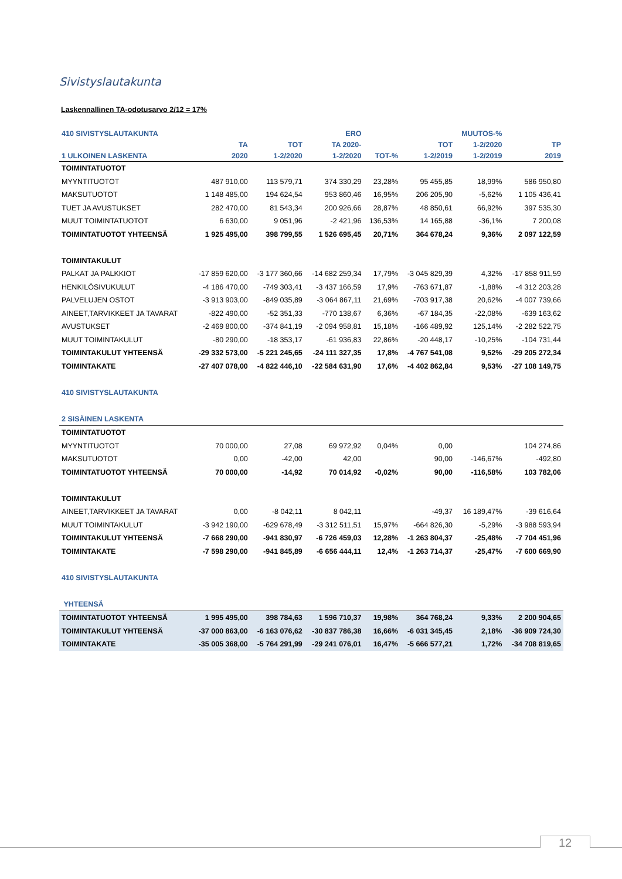Sivistyslautakunta
Laskennallinen TA-odotusarvo 2/12 = 17%
| 410 SIVISTYSLAUTAKUNTA | | | ERO | | | MUUTOS-% | |
| --- | --- | --- | --- | --- | --- | --- | --- |
| | TA | TOT | TA 2020- | | TOT | 1-2/2020 | TP |
| 1 ULKOINEN LASKENTA | 2020 | 1-2/2020 | 1-2/2020 | TOT-% | 1-2/2019 | 1-2/2019 | 2019 |
| TOIMINTATUOTOT | | | | | | | |
| MYYNTITUOTOT | 487 910,00 | 113 579,71 | 374 330,29 | 23,28% | 95 455,85 | 18,99% | 586 950,80 |
| MAKSUTUOTOT | 1 148 485,00 | 194 624,54 | 953 860,46 | 16,95% | 206 205,90 | -5,62% | 1 105 436,41 |
| TUET JA AVUSTUKSET | 282 470,00 | 81 543,34 | 200 926,66 | 28,87% | 48 850,61 | 66,92% | 397 535,30 |
| MUUT TOIMINTATUOTOT | 6 630,00 | 9 051,96 | -2 421,96 | 136,53% | 14 165,88 | -36,1% | 7 200,08 |
| TOIMINTATUOTOT YHTEENSÄ | 1 925 495,00 | 398 799,55 | 1 526 695,45 | 20,71% | 364 678,24 | 9,36% | 2 097 122,59 |
| TOIMINTAKULUT | | | | | | | |
| PALKAT JA PALKKIOT | -17 859 620,00 | -3 177 360,66 | -14 682 259,34 | 17,79% | -3 045 829,39 | 4,32% | -17 858 911,59 |
| HENKILÖSIVUKULUT | -4 186 470,00 | -749 303,41 | -3 437 166,59 | 17,9% | -763 671,87 | -1,88% | -4 312 203,28 |
| PALVELUJEN OSTOT | -3 913 903,00 | -849 035,89 | -3 064 867,11 | 21,69% | -703 917,38 | 20,62% | -4 007 739,66 |
| AINEET,TARVIKKEET JA TAVARAT | -822 490,00 | -52 351,33 | -770 138,67 | 6,36% | -67 184,35 | -22,08% | -639 163,62 |
| AVUSTUKSET | -2 469 800,00 | -374 841,19 | -2 094 958,81 | 15,18% | -166 489,92 | 125,14% | -2 282 522,75 |
| MUUT TOIMINTAKULUT | -80 290,00 | -18 353,17 | -61 936,83 | 22,86% | -20 448,17 | -10,25% | -104 731,44 |
| TOIMINTAKULUT YHTEENSÄ | -29 332 573,00 | -5 221 245,65 | -24 111 327,35 | 17,8% | -4 767 541,08 | 9,52% | -29 205 272,34 |
| TOIMINTAKATE | -27 407 078,00 | -4 822 446,10 | -22 584 631,90 | 17,6% | -4 402 862,84 | 9,53% | -27 108 149,75 |
| 410 SIVISTYSLAUTAKUNTA | | | | | | | |
| 2 SISÄINEN LASKENTA | | | | | | | |
| TOIMINTATUOTOT | | | | | | | |
| MYYNTITUOTOT | 70 000,00 | 27,08 | 69 972,92 | 0,04% | 0,00 | | 104 274,86 |
| MAKSUTUOTOT | 0,00 | -42,00 | 42,00 | | 90,00 | -146,67% | -492,80 |
| TOIMINTATUOTOT YHTEENSÄ | 70 000,00 | -14,92 | 70 014,92 | -0,02% | 90,00 | -116,58% | 103 782,06 |
| TOIMINTAKULUT | | | | | | | |
| AINEET,TARVIKKEET JA TAVARAT | 0,00 | -8 042,11 | 8 042,11 | | -49,37 | 16 189,47% | -39 616,64 |
| MUUT TOIMINTAKULUT | -3 942 190,00 | -629 678,49 | -3 312 511,51 | 15,97% | -664 826,30 | -5,29% | -3 988 593,94 |
| TOIMINTAKULUT YHTEENSÄ | -7 668 290,00 | -941 830,97 | -6 726 459,03 | 12,28% | -1 263 804,37 | -25,48% | -7 704 451,96 |
| TOIMINTAKATE | -7 598 290,00 | -941 845,89 | -6 656 444,11 | 12,4% | -1 263 714,37 | -25,47% | -7 600 669,90 |
| 410 SIVISTYSLAUTAKUNTA | | | | | | | |
| YHTEENSÄ | | | | | | | |
| TOIMINTATUOTOT YHTEENSÄ | 1 995 495,00 | 398 784,63 | 1 596 710,37 | 19,98% | 364 768,24 | 9,33% | 2 200 904,65 |
| TOIMINTAKULUT YHTEENSÄ | -37 000 863,00 | -6 163 076,62 | -30 837 786,38 | 16,66% | -6 031 345,45 | 2,18% | -36 909 724,30 |
| TOIMINTAKATE | -35 005 368,00 | -5 764 291,99 | -29 241 076,01 | 16,47% | -5 666 577,21 | 1,72% | -34 708 819,65 |
12